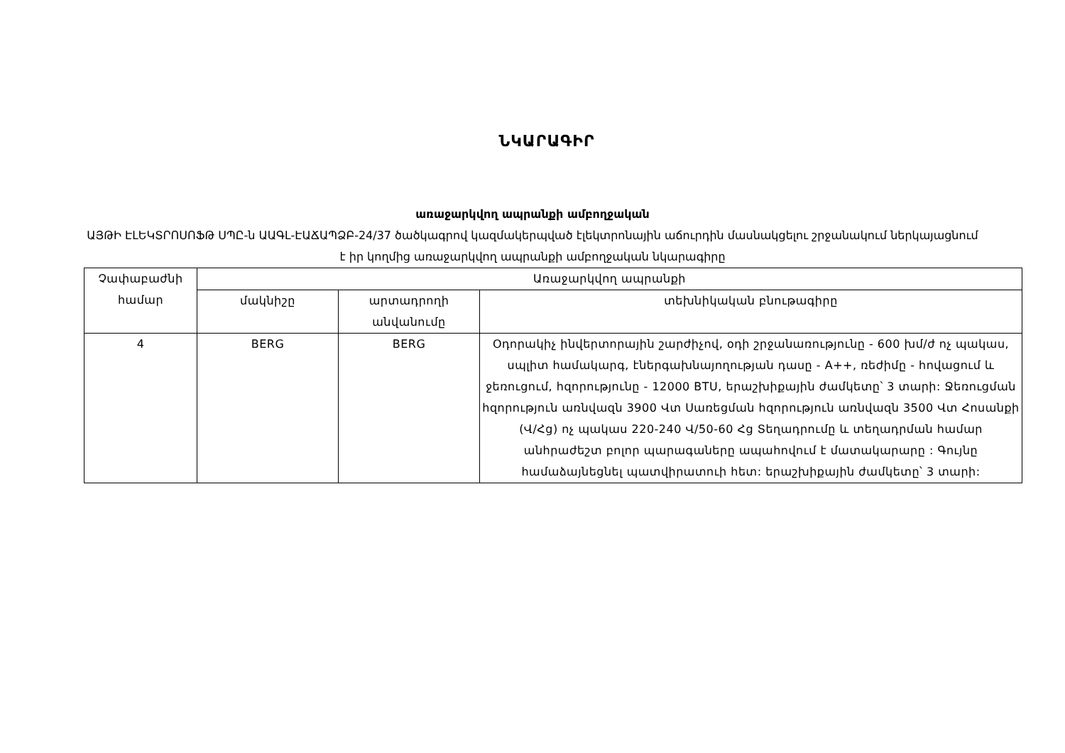ՆԿԱՐԱԳԻՐ
առաջարկվող ապրանքի ամբողջական
ԱՅԹԻ ԷԼԵԿՏՐՈՍՈՖԹ ՍՊԸ-ն ԱԱԳԼ-ԷԱՃԱՊՁԲ-24/37 ծածկագրով կազմակերպված էլեկտրոնային աճուրդին մասնակցելու շրջանակում ներկայացնում է իր կողմից առաջարկվող ապրանքի ամբողջական նկարագիրը
| Չափաբաժնի համար | Առաջարկվող ապրանքի | | |
| --- | --- | --- | --- |
| | մակնիշը | արտադրողի անվանումը | տեխնիկական բնութագիրը |
| 4 | BERG | BERG | Օդորակիչ ինվերտորային շարժիչով, օդի շրջանառությունը - 600 խմ/ժ ոչ պակաս, սպլիտ համակարգ, էներգախնայողության դասը - A++, ռեժիմը - հովացում և ջեռուցում, հզորությունը - 12000 BTU, երաշխիքային ժամկետը՝ 3 տարի: Ջեռուցման հզորություն առնվազն 3900 Վտ Սառեցման հզորություն առնվազն 3500 Վտ Հոսանքի (Վ/Հց) ոչ պակաս 220-240 Վ/50-60 Հց Տեղադրումը և տեղադրման համար անհրաժեշտ բոլոր պարագաները ապահովում է մատակարարը : Գույնը համաձայնեցնել պատվիրատուի հետ: երաշխիքային ժամկետը՝ 3 տարի: |